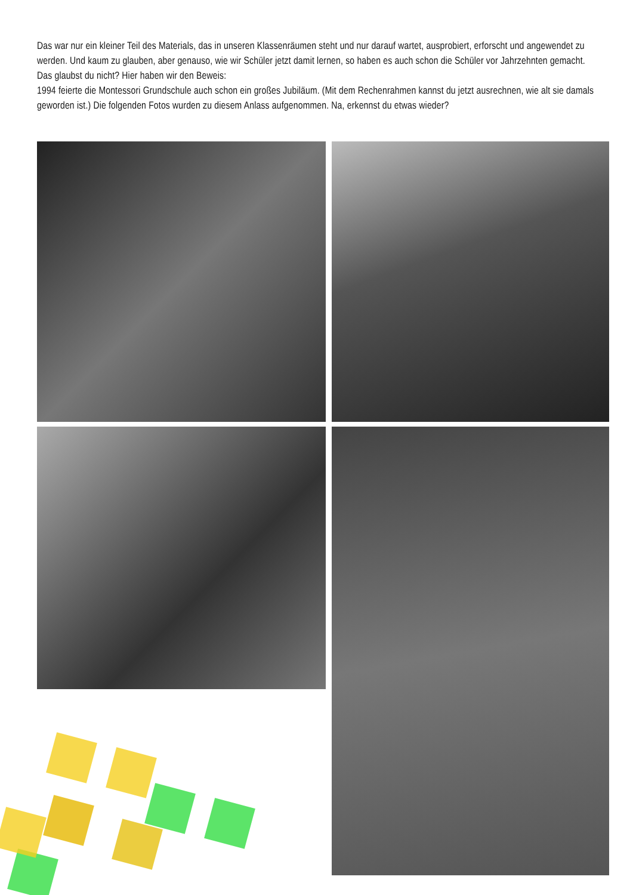Das war nur ein kleiner Teil des Materials, das in unseren Klassenräumen steht und nur darauf wartet, ausprobiert, erforscht und angewendet zu werden. Und kaum zu glauben, aber genauso, wie wir Schüler jetzt damit lernen, so haben es auch schon die Schüler vor Jahrzehnten gemacht.
Das glaubst du nicht? Hier haben wir den Beweis:
1994 feierte die Montessori Grundschule auch schon ein großes Jubiläum. (Mit dem Rechenrahmen kannst du jetzt ausrechnen, wie alt sie damals geworden ist.) Die folgenden Fotos wurden zu diesem Anlass aufgenommen. Na, erkennst du etwas wieder?